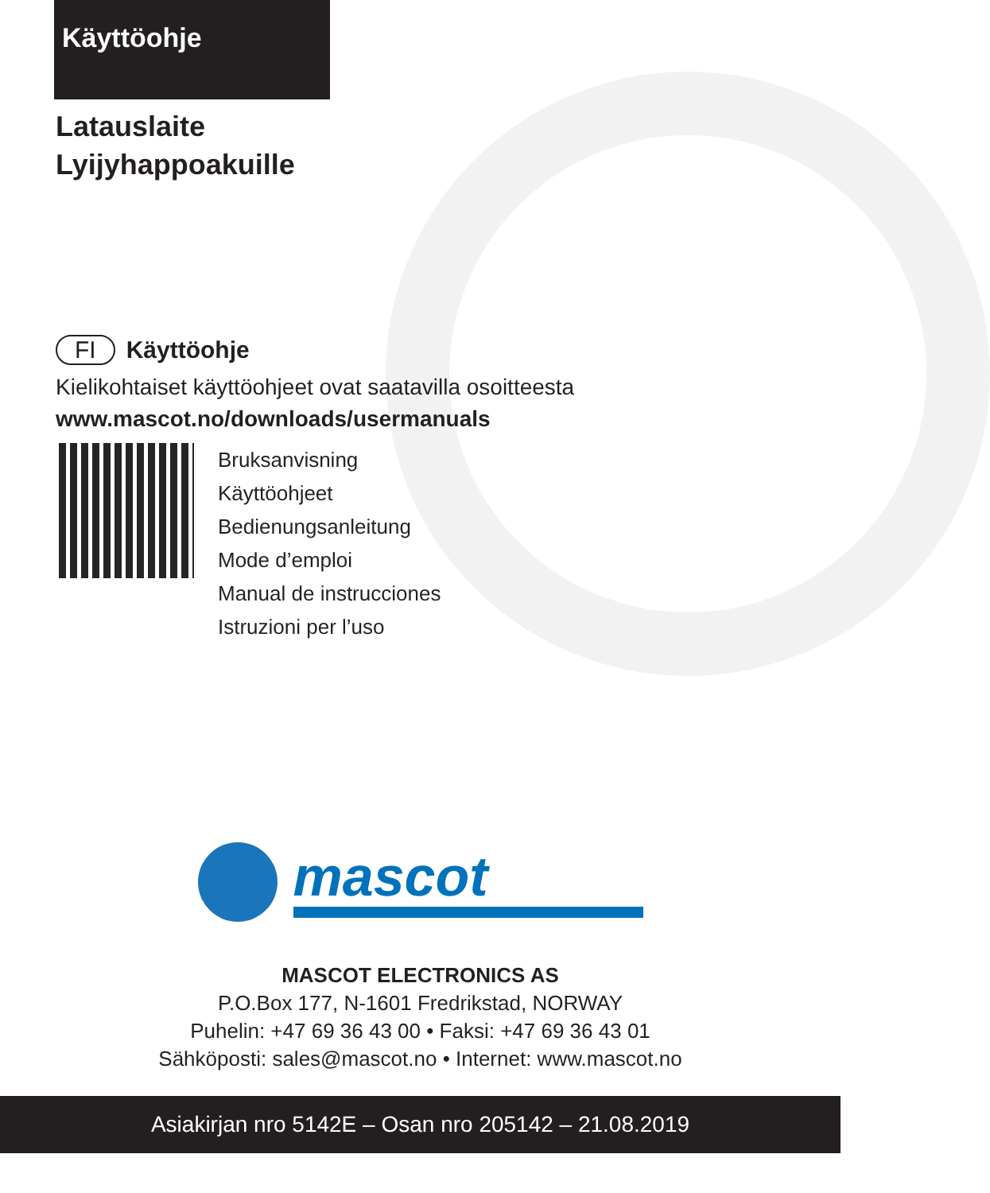Käyttöohje
Latauslaite
Lyijyhappoakuille
FI Käyttöohje
Kielikohtaiset käyttöohjeet ovat saatavilla osoitteesta
www.mascot.no/downloads/usermanuals
Bruksanvisning
Käyttöohjeet
Bedienungsanleitung
Mode d’emploi
Manual de instrucciones
Istruzioni per l’uso
mascot
MASCOT ELECTRONICS AS
P.O.Box 177, N-1601 Fredrikstad, NORWAY
Puhelin: +47 69 36 43 00 • Faksi: +47 69 36 43 01
Sähköposti: sales@mascot.no • Internet: www.mascot.no
Asiakirjan nro 5142E – Osan nro 205142 – 21.08.2019